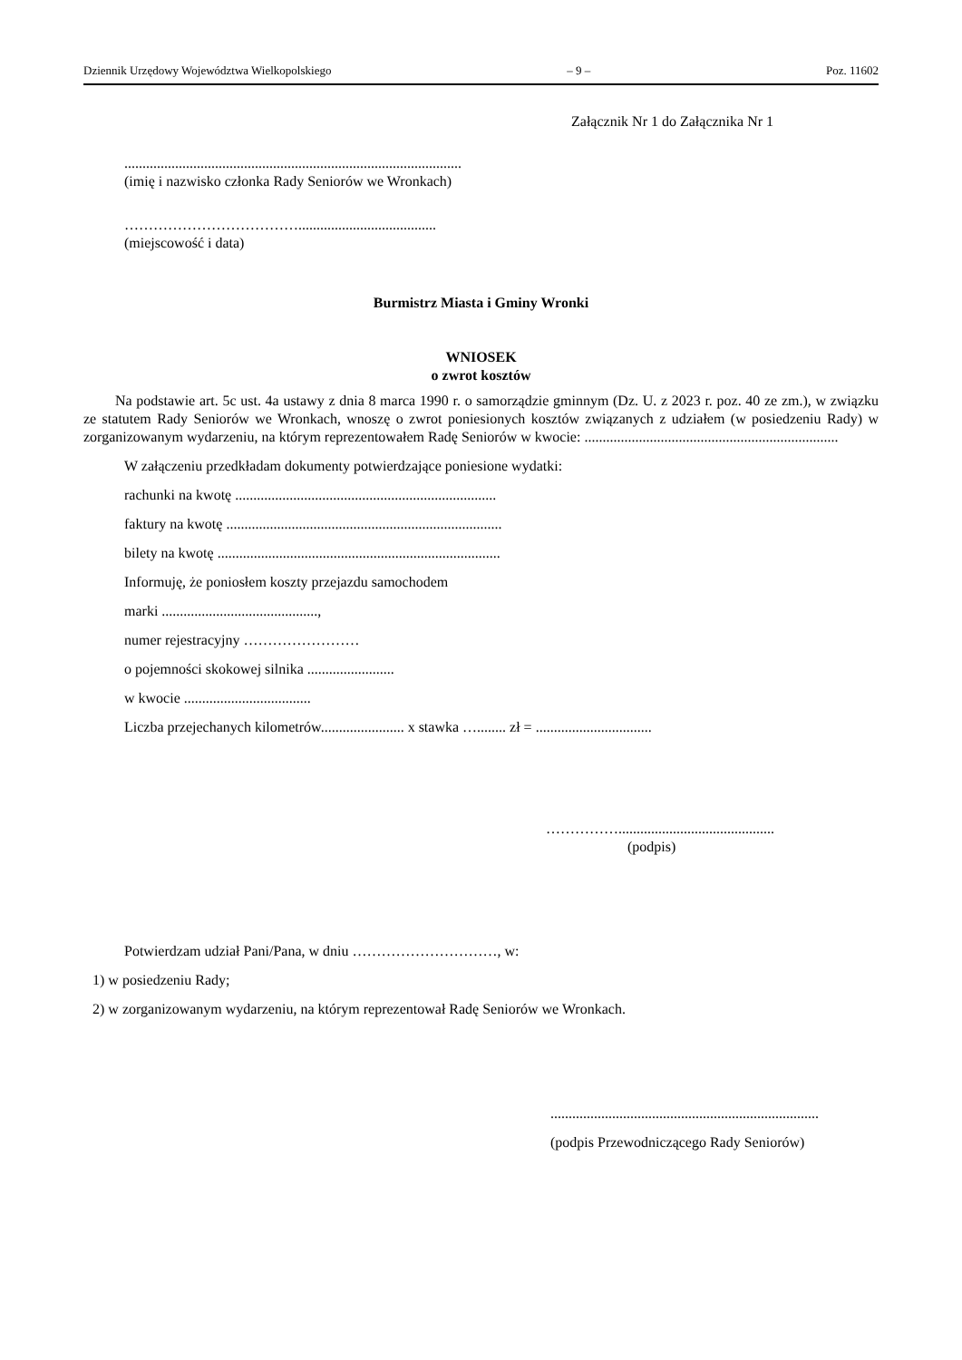Dziennik Urzędowy Województwa Wielkopolskiego – 9 – Poz. 11602
Załącznik Nr 1 do Załącznika Nr 1
.............................................................................................
(imię i nazwisko członka Rady Seniorów we Wronkach)
………………………………......................................
(miejscowość i data)
Burmistrz Miasta i Gminy Wronki
WNIOSEK
o zwrot kosztów
Na podstawie art. 5c ust. 4a ustawy z dnia 8 marca 1990 r. o samorządzie gminnym (Dz. U. z 2023 r. poz. 40 ze zm.), w związku ze statutem Rady Seniorów we Wronkach, wnoszę o zwrot poniesionych kosztów związanych z udziałem (w posiedzeniu Rady) w zorganizowanym wydarzeniu, na którym reprezentowałem Radę Seniorów w kwocie: ......................................................................
W załączeniu przedkładam dokumenty potwierdzające poniesione wydatki:
rachunki na kwotę ........................................................................
faktury na kwotę ............................................................................
bilety na kwotę ..............................................................................
Informuję, że poniosłem koszty przejazdu samochodem
marki ...........................................,
numer rejestracyjny ……………………
o pojemności skokowej silnika ........................
w kwocie ...................................
Liczba przejechanych kilometrów....................... x stawka …........ zł = ................................
……………...........................................
(podpis)
Potwierdzam udział Pani/Pana, w dniu …………………………, w:
1) w posiedzeniu Rady;
2) w zorganizowanym wydarzeniu, na którym reprezentował Radę Seniorów we Wronkach.
..........................................................................
(podpis Przewodniczącego Rady Seniorów)